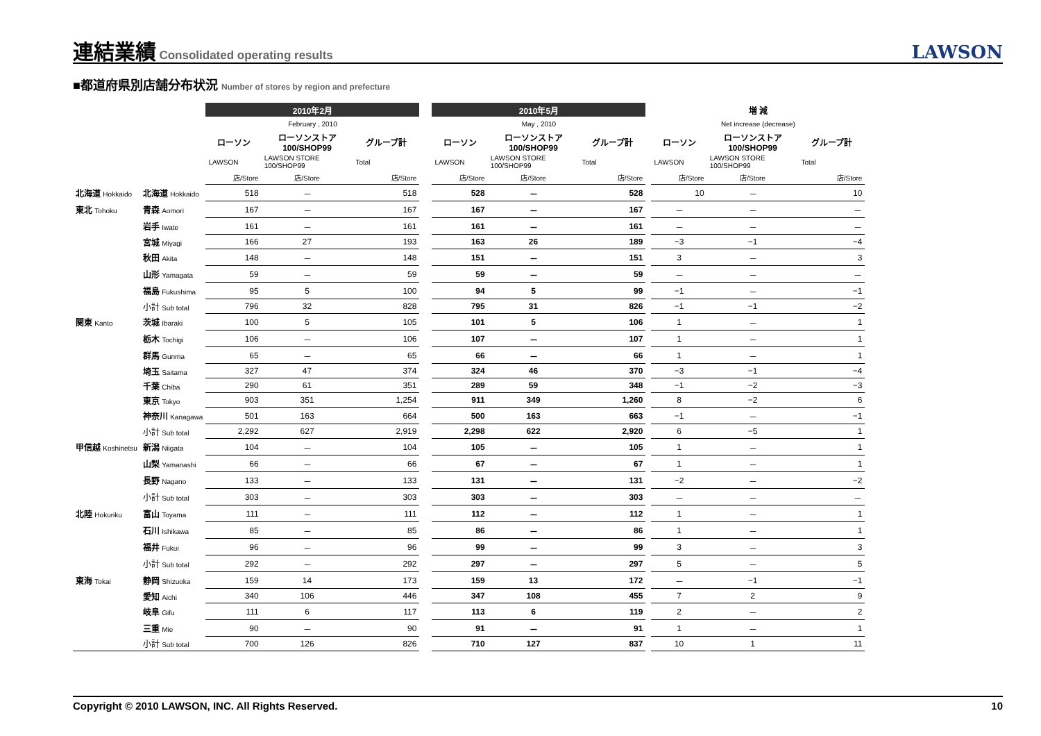連結業績
Consolidated operating results
LAWSON
■都道府県別店舗分布状況 Number of stores by region and prefecture
| | | 2010年2月 | | | | 2010年5月 | | | | 増 減 | | |
| --- | --- | --- | --- | --- | --- | --- | --- | --- | --- | --- | --- | --- |
| | | February , 2010 | | | | May , 2010 | | | | Net increase (decrease) | | |
| | | ローソン | ローソンストア 100/SHOP99 | グループ計 | | ローソン | ローソンストア 100/SHOP99 | グループ計 | | ローソン | ローソンストア 100/SHOP99 | グループ計 |
| | | LAWSON | LAWSON STORE 100/SHOP99 | Total | | LAWSON | LAWSON STORE 100/SHOP99 | Total | | LAWSON | LAWSON STORE 100/SHOP99 | Total |
| | | 店/Store | 店/Store | 店/Store | | 店/Store | 店/Store | 店/Store | | 店/Store | 店/Store | 店/Store |
| 北海道 Hokkaido | 北海道 Hokkaido | 518 | － | 518 | | 528 | － | 528 | | 10 | － | 10 |
| 東北 Tohoku | 青森 Aomori | 167 | － | 167 | | 167 | － | 167 | | － | － | － |
| | 岩手 Iwate | 161 | － | 161 | | 161 | － | 161 | | － | － | － |
| | 宮城 Miyagi | 166 | 27 | 193 | | 163 | 26 | 189 | | −3 | −1 | −4 |
| | 秋田 Akita | 148 | － | 148 | | 151 | － | 151 | | 3 | － | 3 |
| | 山形 Yamagata | 59 | － | 59 | | 59 | － | 59 | | － | － | － |
| | 福島 Fukushima | 95 | 5 | 100 | | 94 | 5 | 99 | | −1 | － | −1 |
| | 小計 Sub total | 796 | 32 | 828 | | 795 | 31 | 826 | | −1 | −1 | −2 |
| 関東 Kanto | 茨城 Ibaraki | 100 | 5 | 105 | | 101 | 5 | 106 | | 1 | － | 1 |
| | 栃木 Tochigi | 106 | － | 106 | | 107 | － | 107 | | 1 | － | 1 |
| | 群馬 Gunma | 65 | － | 65 | | 66 | － | 66 | | 1 | － | 1 |
| | 埼玉 Saitama | 327 | 47 | 374 | | 324 | 46 | 370 | | −3 | −1 | −4 |
| | 千葉 Chiba | 290 | 61 | 351 | | 289 | 59 | 348 | | −1 | −2 | −3 |
| | 東京 Tokyo | 903 | 351 | 1,254 | | 911 | 349 | 1,260 | | 8 | −2 | 6 |
| | 神奈川 Kanagawa | 501 | 163 | 664 | | 500 | 163 | 663 | | −1 | － | −1 |
| | 小計 Sub total | 2,292 | 627 | 2,919 | | 2,298 | 622 | 2,920 | | 6 | −5 | 1 |
| 甲信越 Koshinetsu | 新潟 Niigata | 104 | － | 104 | | 105 | － | 105 | | 1 | － | 1 |
| | 山梨 Yamanashi | 66 | － | 66 | | 67 | － | 67 | | 1 | － | 1 |
| | 長野 Nagano | 133 | － | 133 | | 131 | － | 131 | | −2 | － | −2 |
| | 小計 Sub total | 303 | － | 303 | | 303 | － | 303 | | － | － | － |
| 北陸 Hokuriku | 富山 Toyama | 111 | － | 111 | | 112 | － | 112 | | 1 | － | 1 |
| | 石川 Ishikawa | 85 | － | 85 | | 86 | － | 86 | | 1 | － | 1 |
| | 福井 Fukui | 96 | － | 96 | | 99 | － | 99 | | 3 | － | 3 |
| | 小計 Sub total | 292 | － | 292 | | 297 | － | 297 | | 5 | － | 5 |
| 東海 Tokai | 静岡 Shizuoka | 159 | 14 | 173 | | 159 | 13 | 172 | | － | −1 | −1 |
| | 愛知 Aichi | 340 | 106 | 446 | | 347 | 108 | 455 | | 7 | 2 | 9 |
| | 岐阜 Gifu | 111 | 6 | 117 | | 113 | 6 | 119 | | 2 | － | 2 |
| | 三重 Mie | 90 | － | 90 | | 91 | － | 91 | | 1 | － | 1 |
| | 小計 Sub total | 700 | 126 | 826 | | 710 | 127 | 837 | | 10 | 1 | 11 |
Copyright © 2010 LAWSON, INC. All Rights Reserved. 10